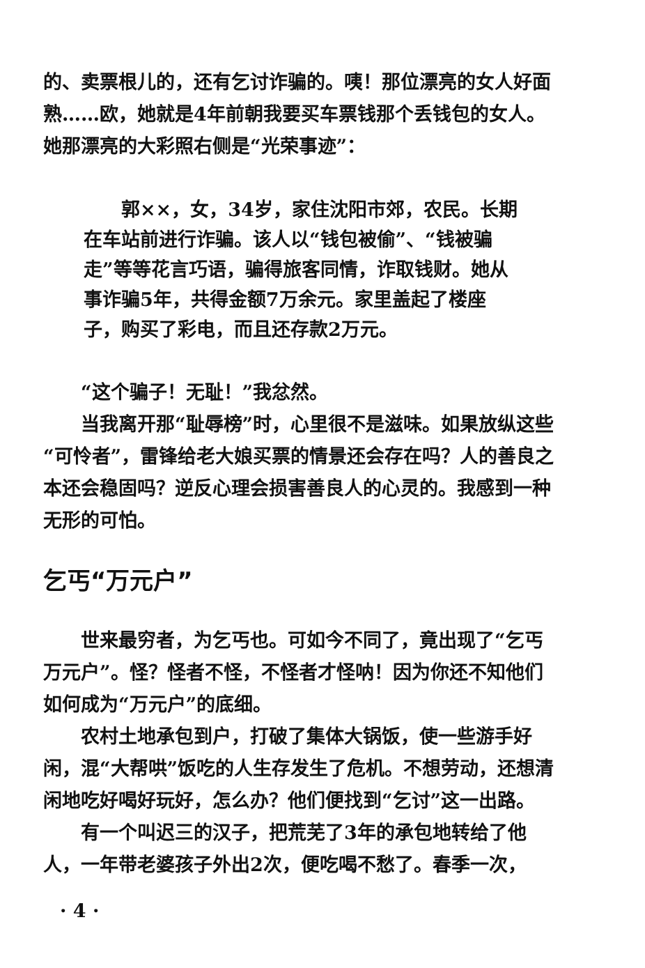的、卖票根儿的，还有乞讨诈骗的。咦！那位漂亮的女人好面熟……欧，她就是4年前朝我要买车票钱那个丢钱包的女人。她那漂亮的大彩照右侧是“光荣事迹”：
郭××，女，34岁，家住沈阳市郊，农民。长期在车站前进行诈骗。该人以“钱包被偷”、“钱被骗走”等等花言巧语，骗得旅客同情，诈取钱财。她从事诈骗5年，共得金额7万余元。家里盖起了楼座子，购买了彩电，而且还存款2万元。
“这个骗子！无耻！”我忿然。
当我离开那“耻辱榜”时，心里很不是滋味。如果放纵这些“可怜者”，雷锋给老大娘买票的情景还会存在吗？人的善良之本还会稳固吗？逆反心理会损害善良人的心灵的。我感到一种无形的可怕。
乞丐“万元户”
世来最穷者，为乞丐也。可如今不同了，竟出现了“乞丐万元户”。怪？怪者不怪，不怪者才怪呐！因为你还不知他们如何成为“万元户”的底细。
农村土地承包到户，打破了集体大锅饭，使一些游手好闲，混“大帮哄”饭吃的人生存发生了危机。不想劳动，还想清闲地吃好喝好玩好，怎么办？他们便找到“乞讨”这一出路。
有一个叫迟三的汉子，把荒芜了3年的承包地转给了他人，一年带老婆孩子外出2次，便吃喝不愁了。春季一次，
· 4 ·